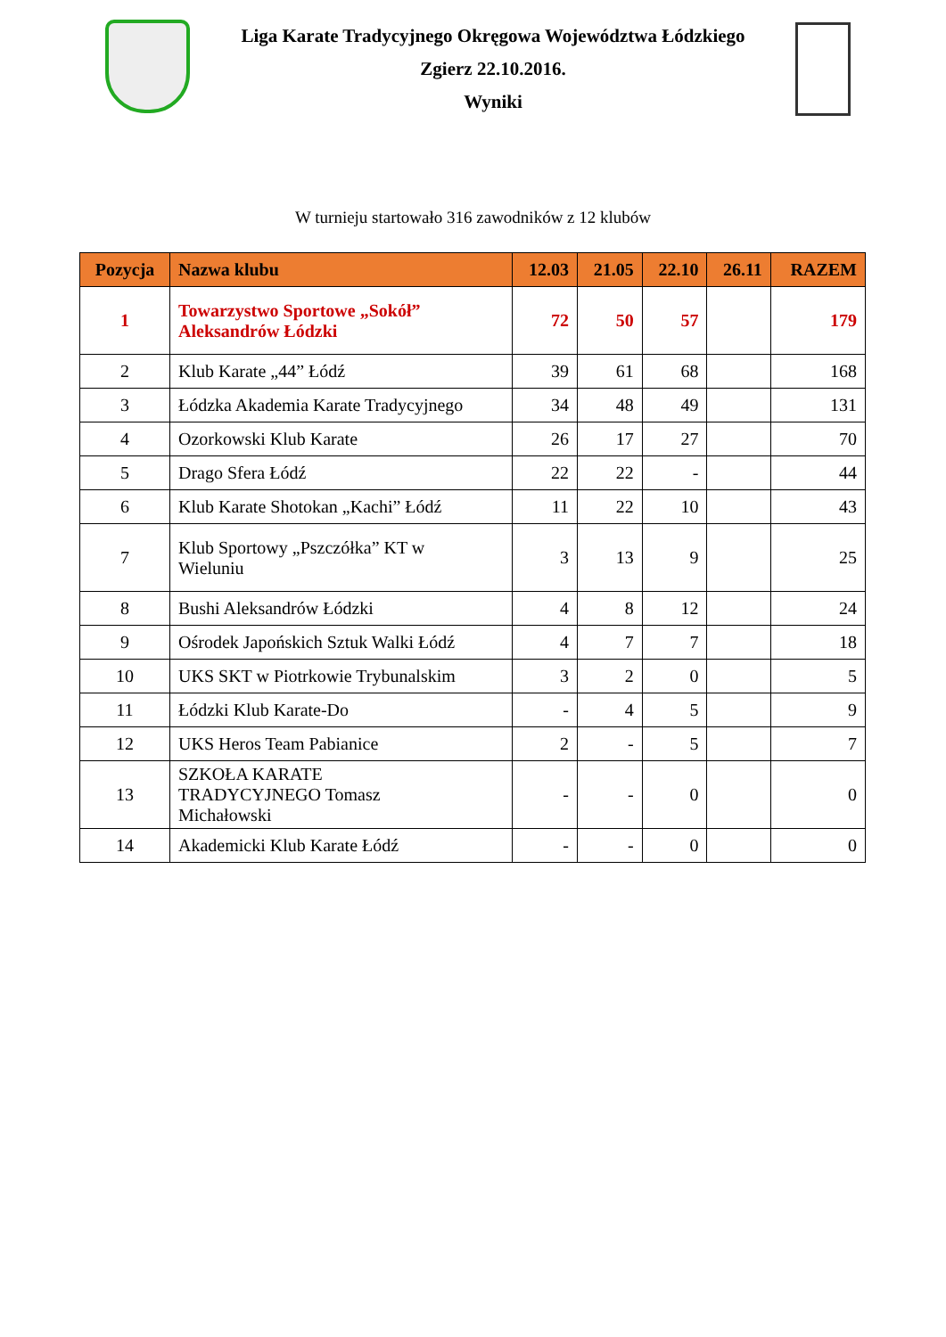Liga Karate Tradycyjnego Okręgowa Województwa Łódzkiego
Zgierz 22.10.2016.
Wyniki
W turnieju startowało 316 zawodników z 12 klubów
| Pozycja | Nazwa klubu | 12.03 | 21.05 | 22.10 | 26.11 | RAZEM |
| --- | --- | --- | --- | --- | --- | --- |
| 1 | Towarzystwo Sportowe „Sokół” Aleksandrów Łódzki | 72 | 50 | 57 | | 179 |
| 2 | Klub Karate „44” Łódź | 39 | 61 | 68 | | 168 |
| 3 | Łódzka Akademia Karate Tradycyjnego | 34 | 48 | 49 | | 131 |
| 4 | Ozorkowski Klub Karate | 26 | 17 | 27 | | 70 |
| 5 | Drago Sfera Łódź | 22 | 22 | - | | 44 |
| 6 | Klub Karate Shotokan „Kachi” Łódź | 11 | 22 | 10 | | 43 |
| 7 | Klub Sportowy „Pszczółka” KT w Wieluniu | 3 | 13 | 9 | | 25 |
| 8 | Bushi Aleksandrów Łódzki | 4 | 8 | 12 | | 24 |
| 9 | Ośrodek Japońskich Sztuk Walki Łódź | 4 | 7 | 7 | | 18 |
| 10 | UKS SKT w Piotrkowie Trybunalskim | 3 | 2 | 0 | | 5 |
| 11 | Łódzki Klub Karate-Do | - | 4 | 5 | | 9 |
| 12 | UKS Heros Team Pabianice | 2 | - | 5 | | 7 |
| 13 | SZKOŁA KARATE TRADYCYJNEGO Tomasz Michałowski | - | - | 0 | | 0 |
| 14 | Akademicki Klub Karate Łódź | - | - | 0 | | 0 |